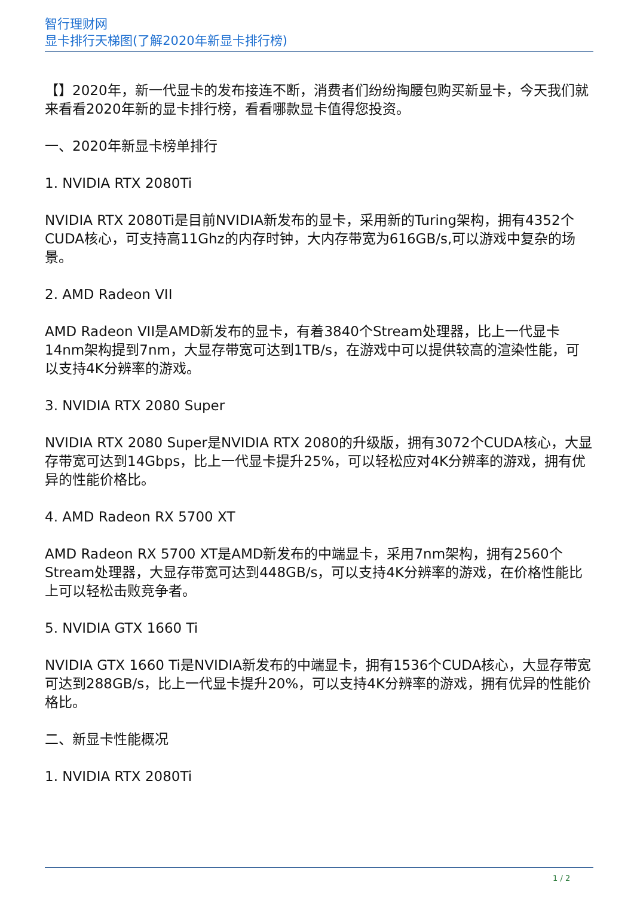智行理财网
显卡排行天梯图(了解2020年新显卡排行榜)
【】2020年，新一代显卡的发布接连不断，消费者们纷纷掏腰包购买新显卡，今天我们就来看看2020年新的显卡排行榜，看看哪款显卡值得您投资。
一、2020年新显卡榜单排行
1. NVIDIA RTX 2080Ti
NVIDIA RTX 2080Ti是目前NVIDIA新发布的显卡，采用新的Turing架构，拥有4352个CUDA核心，可支持高11Ghz的内存时钟，大内存带宽为616GB/s,可以游戏中复杂的场景。
2. AMD Radeon VII
AMD Radeon VII是AMD新发布的显卡，有着3840个Stream处理器，比上一代显卡14nm架构提到7nm，大显存带宽可达到1TB/s，在游戏中可以提供较高的渲染性能，可以支持4K分辨率的游戏。
3. NVIDIA RTX 2080 Super
NVIDIA RTX 2080 Super是NVIDIA RTX 2080的升级版，拥有3072个CUDA核心，大显存带宽可达到14Gbps，比上一代显卡提升25%，可以轻松应对4K分辨率的游戏，拥有优异的性能价格比。
4. AMD Radeon RX 5700 XT
AMD Radeon RX 5700 XT是AMD新发布的中端显卡，采用7nm架构，拥有2560个Stream处理器，大显存带宽可达到448GB/s，可以支持4K分辨率的游戏，在价格性能比上可以轻松击败竞争者。
5. NVIDIA GTX 1660 Ti
NVIDIA GTX 1660 Ti是NVIDIA新发布的中端显卡，拥有1536个CUDA核心，大显存带宽可达到288GB/s，比上一代显卡提升20%，可以支持4K分辨率的游戏，拥有优异的性能价格比。
二、新显卡性能概况
1. NVIDIA RTX 2080Ti
1 / 2